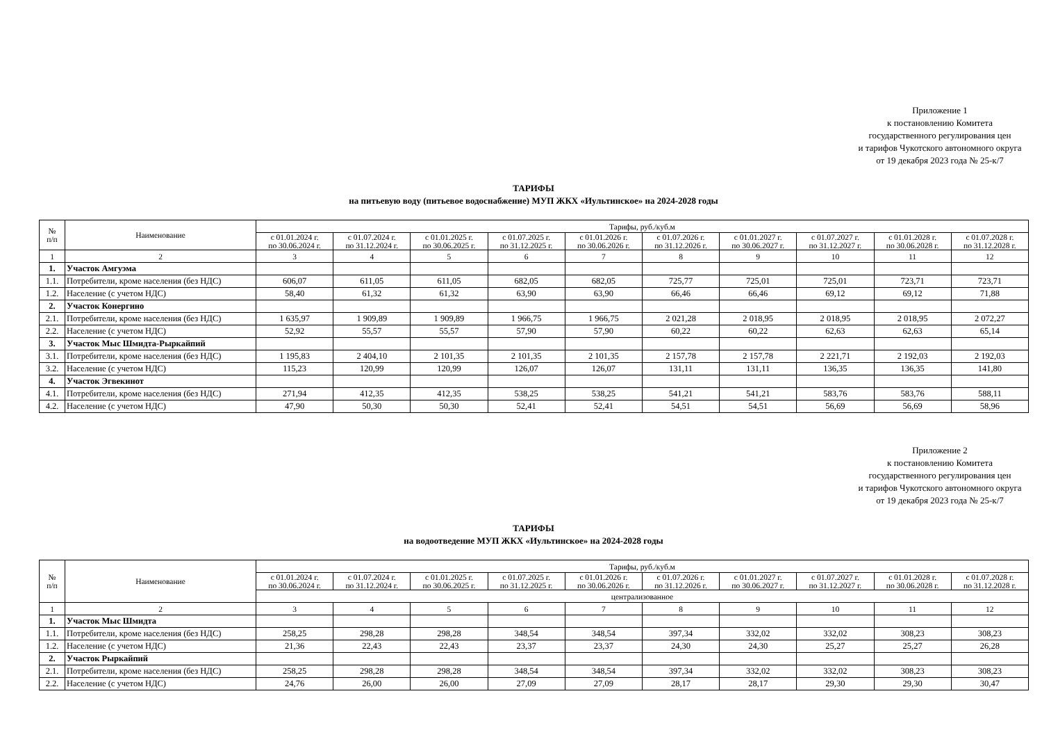Приложение 1
к постановлению Комитета
государственного регулирования цен
и тарифов Чукотского автономного округа
от 19 декабря 2023 года № 25-к/7
ТАРИФЫ
на питьевую воду (питьевое водоснабжение) МУП ЖКХ «Иультинское» на 2024-2028 годы
| № п/п | Наименование | Тарифы, руб./куб.м | | | | | | | | | |
| --- | --- | --- | --- | --- | --- | --- | --- | --- | --- | --- | --- |
| | | с 01.01.2024 г. по 30.06.2024 г. | с 01.07.2024 г. по 31.12.2024 г. | с 01.01.2025 г. по 30.06.2025 г. | с 01.07.2025 г. по 31.12.2025 г. | с 01.01.2026 г. по 30.06.2026 г. | с 01.07.2026 г. по 31.12.2026 г. | с 01.01.2027 г. по 30.06.2027 г. | с 01.07.2027 г. по 31.12.2027 г. | с 01.01.2028 г. по 30.06.2028 г. | с 01.07.2028 г. по 31.12.2028 г. |
| 1 | 2 | 3 | 4 | 5 | 6 | 7 | 8 | 9 | 10 | 11 | 12 |
| 1. | Участок Амгуэма | | | | | | | | | | |
| 1.1. | Потребители, кроме населения (без НДС) | 606,07 | 611,05 | 611,05 | 682,05 | 682,05 | 725,77 | 725,01 | 725,01 | 723,71 | 723,71 |
| 1.2. | Население (с учетом НДС) | 58,40 | 61,32 | 61,32 | 63,90 | 63,90 | 66,46 | 66,46 | 69,12 | 69,12 | 71,88 |
| 2. | Участок Конергино | | | | | | | | | | |
| 2.1. | Потребители, кроме населения (без НДС) | 1 635,97 | 1 909,89 | 1 909,89 | 1 966,75 | 1 966,75 | 2 021,28 | 2 018,95 | 2 018,95 | 2 018,95 | 2 072,27 |
| 2.2. | Население (с учетом НДС) | 52,92 | 55,57 | 55,57 | 57,90 | 57,90 | 60,22 | 60,22 | 62,63 | 62,63 | 65,14 |
| 3. | Участок Мыс Шмидта-Рыркайпий | | | | | | | | | | |
| 3.1. | Потребители, кроме населения (без НДС) | 1 195,83 | 2 404,10 | 2 101,35 | 2 101,35 | 2 101,35 | 2 157,78 | 2 157,78 | 2 221,71 | 2 192,03 | 2 192,03 |
| 3.2. | Население (с учетом НДС) | 115,23 | 120,99 | 120,99 | 126,07 | 126,07 | 131,11 | 131,11 | 136,35 | 136,35 | 141,80 |
| 4. | Участок Эгвекинот | | | | | | | | | | |
| 4.1. | Потребители, кроме населения (без НДС) | 271,94 | 412,35 | 412,35 | 538,25 | 538,25 | 541,21 | 541,21 | 583,76 | 583,76 | 588,11 |
| 4.2. | Население (с учетом НДС) | 47,90 | 50,30 | 50,30 | 52,41 | 52,41 | 54,51 | 54,51 | 56,69 | 56,69 | 58,96 |
Приложение 2
к постановлению Комитета
государственного регулирования цен
и тарифов Чукотского автономного округа
от 19 декабря 2023 года № 25-к/7
ТАРИФЫ
на водоотведение МУП ЖКХ «Иультинское» на 2024-2028 годы
| № п/п | Наименование | Тарифы, руб./куб.м | | | | | | | | | |
| --- | --- | --- | --- | --- | --- | --- | --- | --- | --- | --- | --- |
| | | с 01.01.2024 г. по 30.06.2024 г. | с 01.07.2024 г. по 31.12.2024 г. | с 01.01.2025 г. по 30.06.2025 г. | с 01.07.2025 г. по 31.12.2025 г. | с 01.01.2026 г. по 30.06.2026 г. | с 01.07.2026 г. по 31.12.2026 г. | с 01.01.2027 г. по 30.06.2027 г. | с 01.07.2027 г. по 31.12.2027 г. | с 01.01.2028 г. по 30.06.2028 г. | с 01.07.2028 г. по 31.12.2028 г. |
| | | централизованное | | | | | | | | | |
| 1 | 2 | 3 | 4 | 5 | 6 | 7 | 8 | 9 | 10 | 11 | 12 |
| 1. | Участок Мыс Шмидта | | | | | | | | | | |
| 1.1. | Потребители, кроме населения (без НДС) | 258,25 | 298,28 | 298,28 | 348,54 | 348,54 | 397,34 | 332,02 | 332,02 | 308,23 | 308,23 |
| 1.2. | Население (с учетом НДС) | 21,36 | 22,43 | 22,43 | 23,37 | 23,37 | 24,30 | 24,30 | 25,27 | 25,27 | 26,28 |
| 2. | Участок Рыркайпий | | | | | | | | | | |
| 2.1. | Потребители, кроме населения (без НДС) | 258,25 | 298,28 | 298,28 | 348,54 | 348,54 | 397,34 | 332,02 | 332,02 | 308,23 | 308,23 |
| 2.2. | Население (с учетом НДС) | 24,76 | 26,00 | 26,00 | 27,09 | 27,09 | 28,17 | 28,17 | 29,30 | 29,30 | 30,47 |